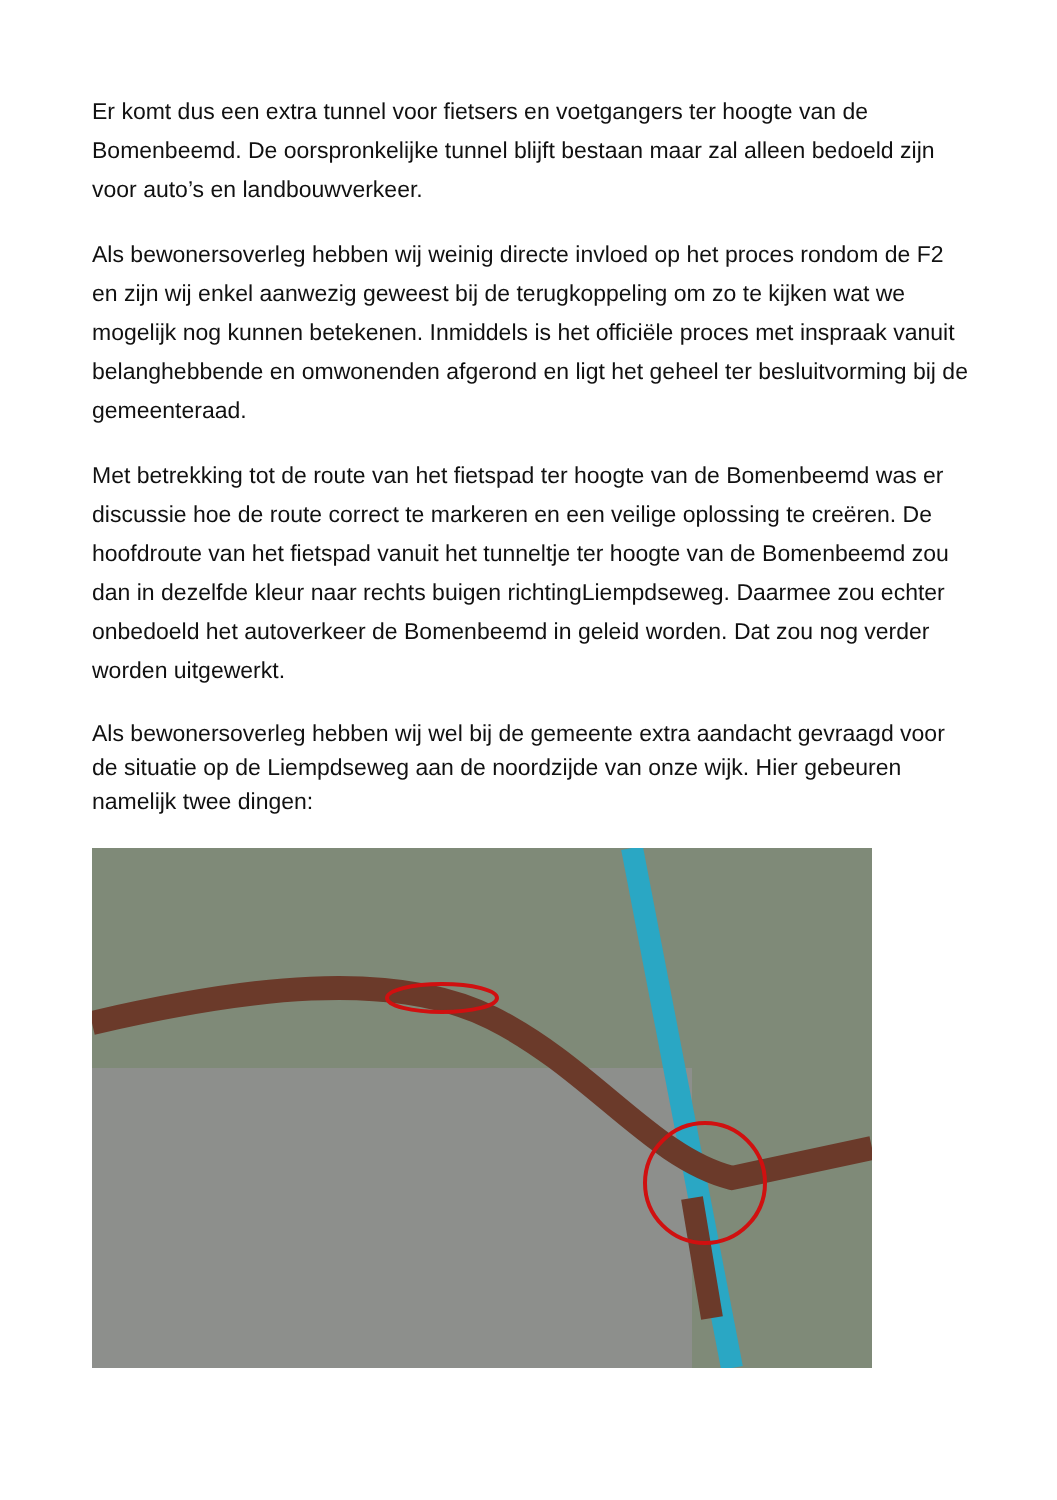Er komt dus een extra tunnel voor fietsers en voetgangers ter hoogte van de Bomenbeemd. De oorspronkelijke tunnel blijft bestaan maar zal alleen bedoeld zijn voor auto’s en landbouwverkeer.
Als bewonersoverleg hebben wij weinig directe invloed op het proces rondom de F2 en zijn wij enkel aanwezig geweest bij de terugkoppeling om zo te kijken wat we mogelijk nog kunnen betekenen. Inmiddels is het officiële proces met inspraak vanuit belanghebbende en omwonenden afgerond en ligt het geheel ter besluitvorming bij de gemeenteraad.
Met betrekking tot de route van het fietspad ter hoogte van de Bomenbeemd was er discussie hoe de route correct te markeren en een veilige oplossing te creëren. De hoofdroute van het fietspad vanuit het tunneltje ter hoogte van de Bomenbeemd zou dan in dezelfde kleur naar rechts buigen richtingLiempdseweg. Daarmee zou echter onbedoeld het autoverkeer de Bomenbeemd in geleid worden. Dat zou nog verder worden uitgewerkt.
Als bewonersoverleg hebben wij wel bij de gemeente extra aandacht gevraagd voor de situatie op de Liempdseweg aan de noordzijde van onze wijk. Hier gebeuren namelijk twee dingen: